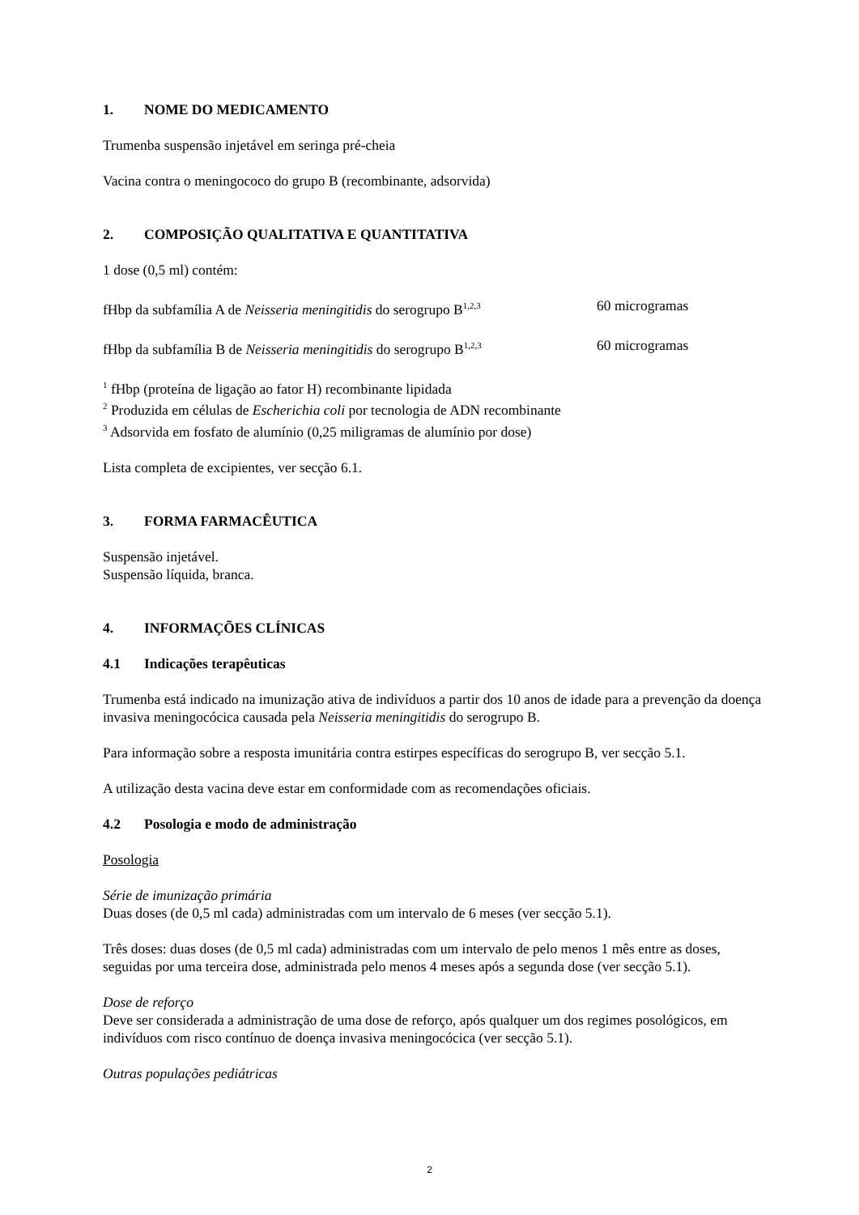1. NOME DO MEDICAMENTO
Trumenba suspensão injetável em seringa pré-cheia
Vacina contra o meningococo do grupo B (recombinante, adsorvida)
2. COMPOSIÇÃO QUALITATIVA E QUANTITATIVA
1 dose (0,5 ml) contém:
fHbp da subfamília A de Neisseria meningitidis do serogrupo B<sup>1,2,3</sup>
60 microgramas
fHbp da subfamília B de Neisseria meningitidis do serogrupo B<sup>1,2,3</sup>
60 microgramas
<sup>1</sup> fHbp (proteína de ligação ao fator H) recombinante lipidada
<sup>2</sup> Produzida em células de Escherichia coli por tecnologia de ADN recombinante
<sup>3</sup> Adsorvida em fosfato de alumínio (0,25 miligramas de alumínio por dose)
Lista completa de excipientes, ver secção 6.1.
3. FORMA FARMACÊUTICA
Suspensão injetável.
Suspensão líquida, branca.
4. INFORMAÇÕES CLÍNICAS
4.1 Indicações terapêuticas
Trumenba está indicado na imunização ativa de indivíduos a partir dos 10 anos de idade para a prevenção da doença invasiva meningocócica causada pela Neisseria meningitidis do serogrupo B.
Para informação sobre a resposta imunitária contra estirpes específicas do serogrupo B, ver secção 5.1.
A utilização desta vacina deve estar em conformidade com as recomendações oficiais.
4.2 Posologia e modo de administração
Posologia
Série de imunização primária
Duas doses (de 0,5 ml cada) administradas com um intervalo de 6 meses (ver secção 5.1).
Três doses: duas doses (de 0,5 ml cada) administradas com um intervalo de pelo menos 1 mês entre as doses, seguidas por uma terceira dose, administrada pelo menos 4 meses após a segunda dose (ver secção 5.1).
Dose de reforço
Deve ser considerada a administração de uma dose de reforço, após qualquer um dos regimes posológicos, em indivíduos com risco contínuo de doença invasiva meningocócica (ver secção 5.1).
Outras populações pediátricas
2